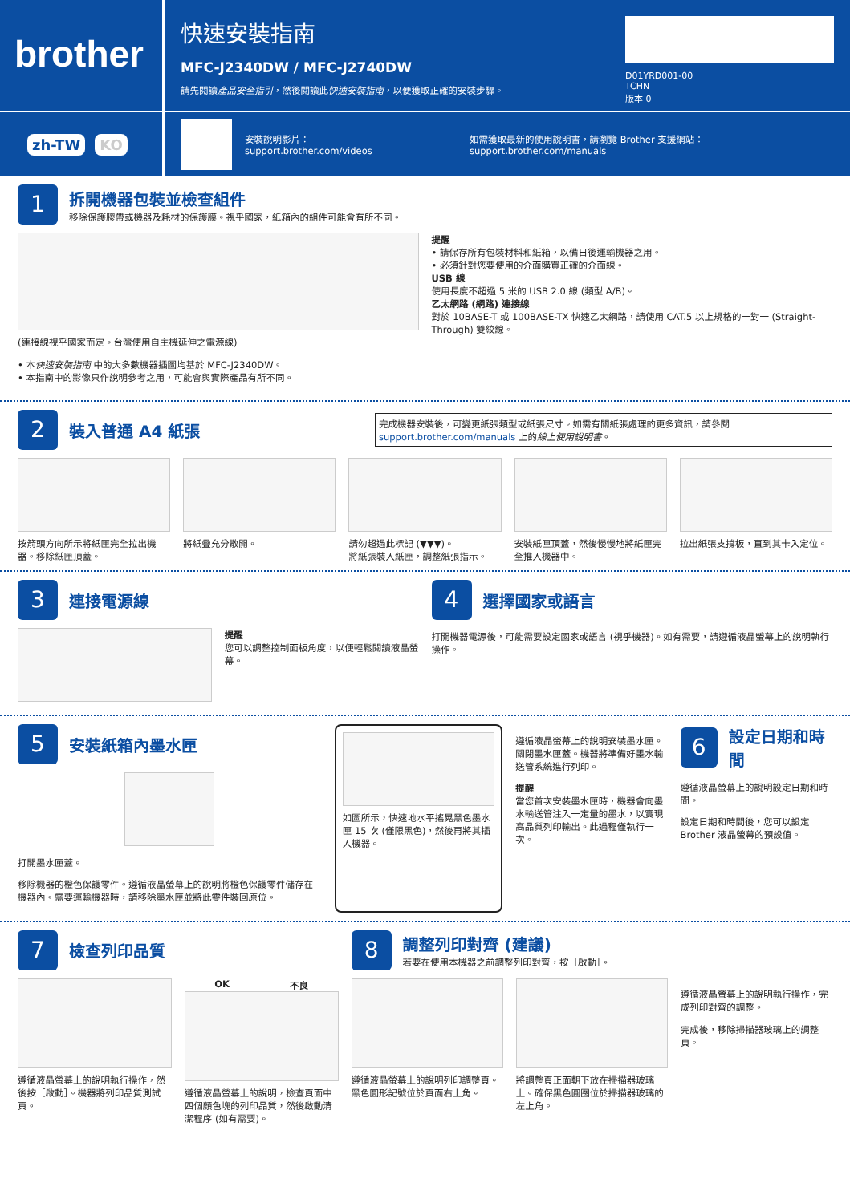brother
快速安裝指南
MFC-J2340DW / MFC-J2740DW
請先閱讀產品安全指引，然後閱讀此快速安裝指南，以便獲取正確的安裝步驟。
D01YRD001-00
TCHN
版本 0
zh-TW KO
安裝說明影片：
support.brother.com/videos
如需獲取最新的使用說明書，請瀏覽 Brother 支援網站：
support.brother.com/manuals
1
拆開機器包裝並檢查組件
移除保護膠帶或機器及耗材的保護膜。視乎國家，紙箱內的組件可能會有所不同。
(連接線視乎國家而定。台灣使用自主機延伸之電源線)
提醒
• 請保存所有包裝材料和紙箱，以備日後運輸機器之用。
• 必須針對您要使用的介面購買正確的介面線。
USB 線
使用長度不超過 5 米的 USB 2.0 線 (類型 A/B)。
乙太網路 (網路) 連接線
對於 10BASE-T 或 100BASE-TX 快速乙太網路，請使用 CAT.5 以上規格的一對一 (Straight-Through) 雙絞線。
• 本快速安裝指南 中的大多數機器插圖均基於 MFC-J2340DW。
• 本指南中的影像只作說明參考之用，可能會與實際產品有所不同。
2
裝入普通 A4 紙張
完成機器安裝後，可變更紙張類型或紙張尺寸。如需有關紙張處理的更多資訊，請參閱 support.brother.com/manuals 上的線上使用說明書。
按箭頭方向所示將紙匣完全拉出機器。移除紙匣頂蓋。
將紙疊充分散開。 請勿超過此標記 (▼▼▼)。
將紙張裝入紙匣，調整紙張指示。
安裝紙匣頂蓋，然後慢慢地將紙匣完全推入機器中。
拉出紙張支撐板，直到其卡入定位。
3
連接電源線
提醒
您可以調整控制面板角度，以便輕鬆閱讀液晶螢幕。
4
選擇國家或語言
打開機器電源後，可能需要設定國家或語言 (視乎機器)。如有需要，請遵循液晶螢幕上的說明執行操作。
5
安裝紙箱內墨水匣
打開墨水匣蓋。
移除機器的橙色保護零件。遵循液晶螢幕上的說明將橙色保護零件儲存在機器內。需要運輸機器時，請移除墨水匣並將此零件裝回原位。
如圖所示，快速地水平搖晃黑色墨水匣 15 次 (僅限黑色)，然後再將其插入機器。
遵循液晶螢幕上的說明安裝墨水匣。關閉墨水匣蓋。機器將準備好墨水輸送管系統進行列印。
提醒
當您首次安裝墨水匣時，機器會向墨水輸送管注入一定量的墨水，以實現高品質列印輸出。此過程僅執行一次。
6
設定日期和時間
遵循液晶螢幕上的說明設定日期和時間。
設定日期和時間後，您可以設定 Brother 液晶螢幕的預設值。
7
檢查列印品質
遵循液晶螢幕上的說明執行操作，然後按［啟動］。機器將列印品質測試頁。
OK 不良
遵循液晶螢幕上的說明，檢查頁面中四個顏色塊的列印品質，然後啟動清潔程序 (如有需要)。
8
調整列印對齊 (建議)
若要在使用本機器之前調整列印對齊，按［啟動］。
遵循液晶螢幕上的說明列印調整頁。黑色圓形記號位於頁面右上角。
將調整頁正面朝下放在掃描器玻璃上。確保黑色圓圈位於掃描器玻璃的左上角。
遵循液晶螢幕上的說明執行操作，完成列印對齊的調整。
完成後，移除掃描器玻璃上的調整頁。